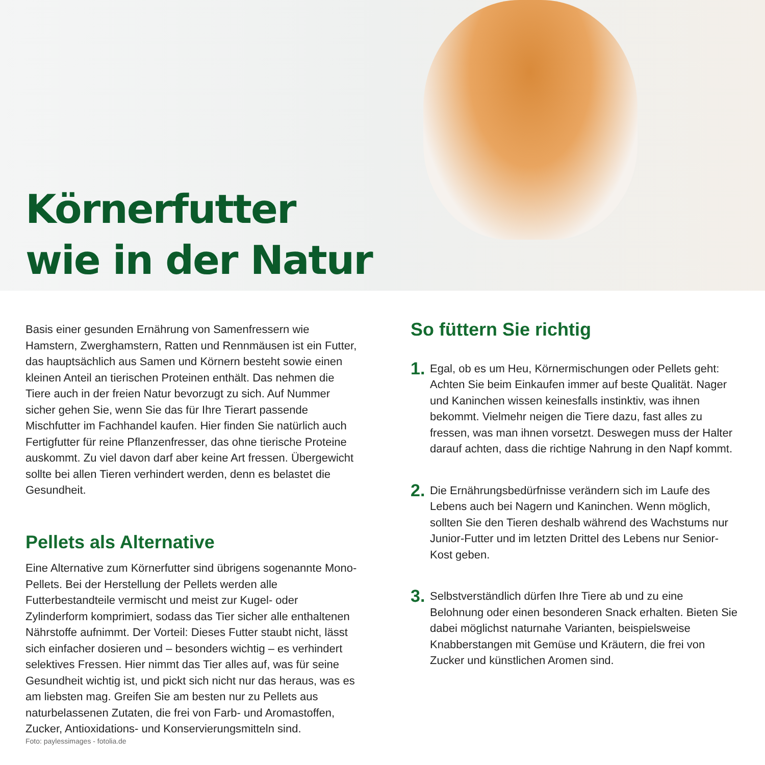Körnerfutter
wie in der Natur
Basis einer gesunden Ernährung von Samenfressern wie Hamstern, Zwerghamstern, Ratten und Rennmäusen ist ein Futter, das hauptsächlich aus Samen und Körnern besteht sowie einen kleinen Anteil an tierischen Proteinen enthält. Das nehmen die Tiere auch in der freien Natur bevorzugt zu sich. Auf Nummer sicher gehen Sie, wenn Sie das für Ihre Tierart passende Mischfutter im Fachhandel kaufen. Hier finden Sie natürlich auch Fertigfutter für reine Pflanzenfresser, das ohne tierische Proteine auskommt. Zu viel davon darf aber keine Art fressen. Übergewicht sollte bei allen Tieren verhindert werden, denn es belastet die Gesundheit.
Pellets als Alternative
Eine Alternative zum Körnerfutter sind übrigens sogenannte Mono-Pellets. Bei der Herstellung der Pellets werden alle Futterbestandteile vermischt und meist zur Kugel- oder Zylinderform komprimiert, sodass das Tier sicher alle enthaltenen Nährstoffe aufnimmt. Der Vorteil: Dieses Futter staubt nicht, lässt sich einfacher dosieren und – besonders wichtig – es verhindert selektives Fressen. Hier nimmt das Tier alles auf, was für seine Gesundheit wichtig ist, und pickt sich nicht nur das heraus, was es am liebsten mag. Greifen Sie am besten nur zu Pellets aus naturbelassenen Zutaten, die frei von Farb- und Aromastoffen, Zucker, Antioxidations- und Konservierungsmitteln sind.
So füttern Sie richtig
1. Egal, ob es um Heu, Körnermischungen oder Pellets geht: Achten Sie beim Einkaufen immer auf beste Qualität. Nager und Kaninchen wissen keinesfalls instinktiv, was ihnen bekommt. Vielmehr neigen die Tiere dazu, fast alles zu fressen, was man ihnen vorsetzt. Deswegen muss der Halter darauf achten, dass die richtige Nahrung in den Napf kommt.
2. Die Ernährungsbedürfnisse verändern sich im Laufe des Lebens auch bei Nagern und Kaninchen. Wenn möglich, sollten Sie den Tieren deshalb während des Wachstums nur Junior-Futter und im letzten Drittel des Lebens nur Senior-Kost geben.
3. Selbstverständlich dürfen Ihre Tiere ab und zu eine Belohnung oder einen besonderen Snack erhalten. Bieten Sie dabei möglichst naturnahe Varianten, beispielsweise Knabberstangen mit Gemüse und Kräutern, die frei von Zucker und künstlichen Aromen sind.
Foto: paylessimages - fotolia.de